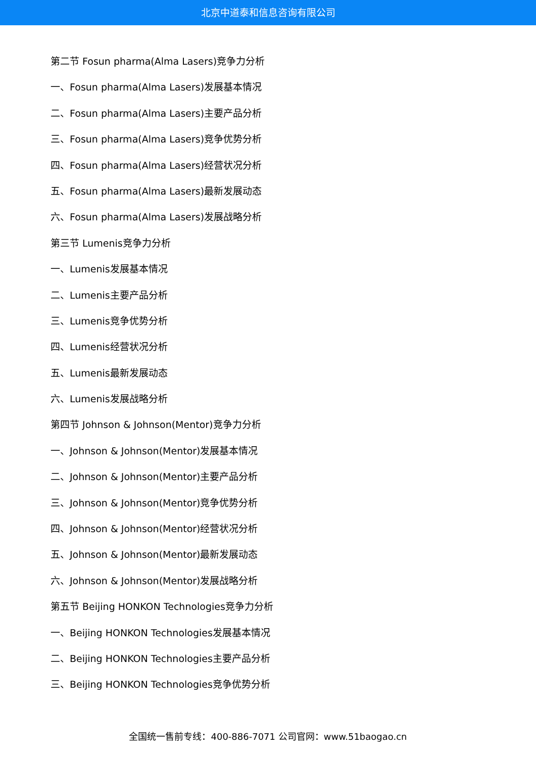北京中道泰和信息咨询有限公司
第二节 Fosun pharma(Alma Lasers)竞争力分析
一、Fosun pharma(Alma Lasers)发展基本情况
二、Fosun pharma(Alma Lasers)主要产品分析
三、Fosun pharma(Alma Lasers)竞争优势分析
四、Fosun pharma(Alma Lasers)经营状况分析
五、Fosun pharma(Alma Lasers)最新发展动态
六、Fosun pharma(Alma Lasers)发展战略分析
第三节 Lumenis竞争力分析
一、Lumenis发展基本情况
二、Lumenis主要产品分析
三、Lumenis竞争优势分析
四、Lumenis经营状况分析
五、Lumenis最新发展动态
六、Lumenis发展战略分析
第四节 Johnson & Johnson(Mentor)竞争力分析
一、Johnson & Johnson(Mentor)发展基本情况
二、Johnson & Johnson(Mentor)主要产品分析
三、Johnson & Johnson(Mentor)竞争优势分析
四、Johnson & Johnson(Mentor)经营状况分析
五、Johnson & Johnson(Mentor)最新发展动态
六、Johnson & Johnson(Mentor)发展战略分析
第五节 Beijing HONKON Technologies竞争力分析
一、Beijing HONKON Technologies发展基本情况
二、Beijing HONKON Technologies主要产品分析
三、Beijing HONKON Technologies竞争优势分析
全国统一售前专线：400-886-7071 公司官网：www.51baogao.cn